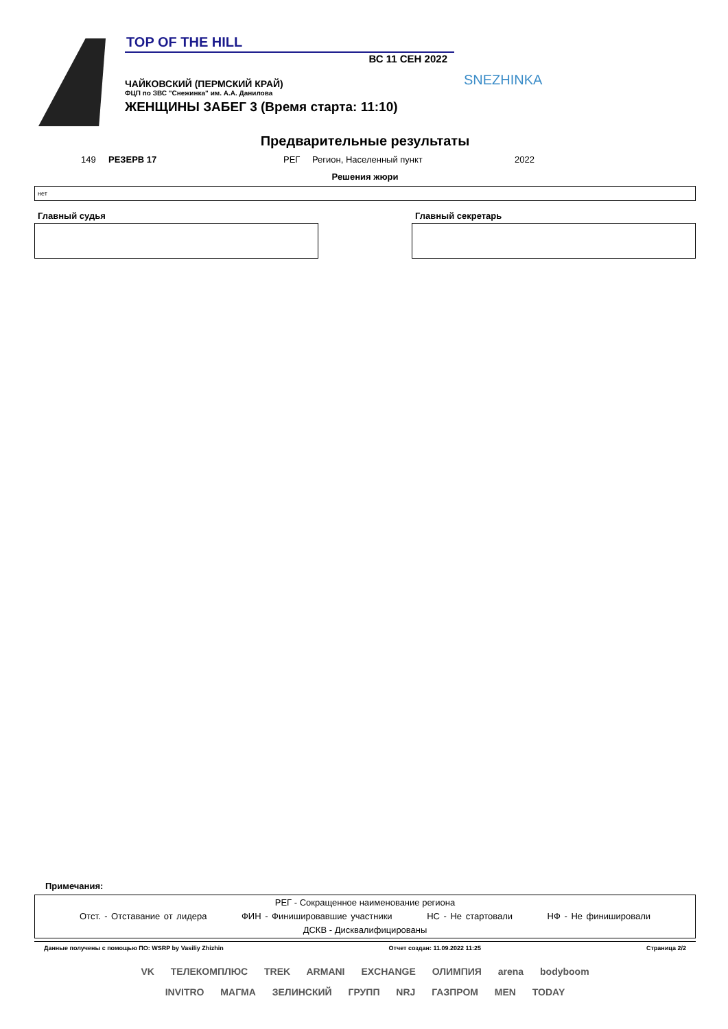TOP OF THE HILL
ВС 11 СЕН 2022
ЧАЙКОВСКИЙ (ПЕРМСКИЙ КРАЙ)
ФЦП по ЗВС "Снежинка" им. А.А. Данилова
ЖЕНЩИНЫ ЗАБЕГ 3 (Время старта: 11:10)
SNEZHINKA
Предварительные результаты
149 РЕЗЕРВ 17 РЕГ Регион, Населенный пункт 2022
Решения жюри
нет
Главный судья Главный секретарь
Примечания:
РЕГ - Сокращенное наименование региона
Отст. - Отставание от лидера ФИН - Финишировавшие участники НС - Не стартовали НФ - Не финишировали
ДСКВ - Дисквалифицированы
Данные получены с помощью ПО: WSRP by Vasiliy Zhizhin Отчет создан: 11.09.2022 11:25 Страница 2/2
VK ТЕЛЕКОМПЛЮС TREK ARMANI EXCHANGE ОЛИМПИЯ arena bodyboom
INVITRO МАГМА ЗЕЛИНСКИЙ ГРУПП NRJ ГАЗПРОМ MEN TODAY